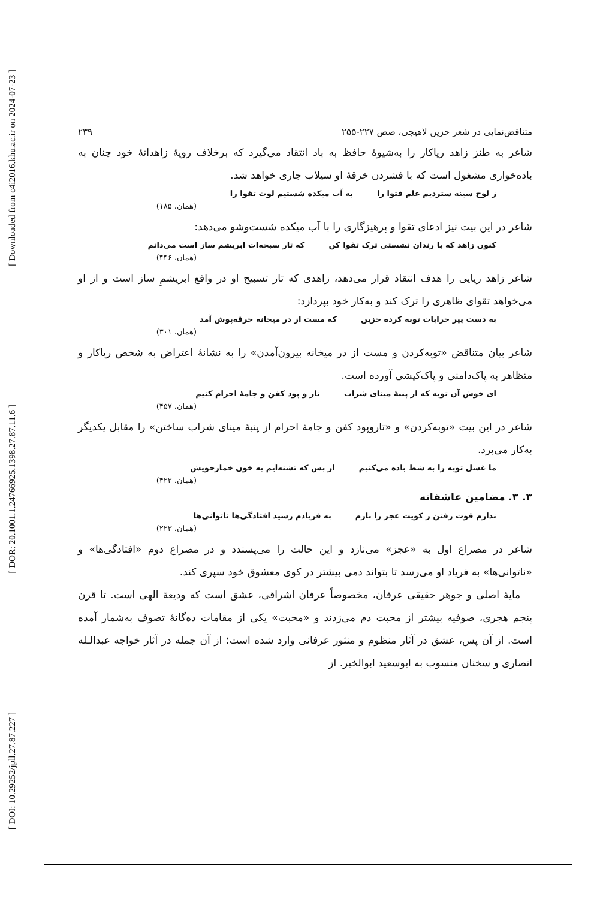[ Downloaded from c4i2016.khu.ac.ir on 2024-07-23 ]
[ DOR: 20.1001.1.24766925.1398.27.87.11.6 ]
[ DOI: 10.29252/jpll.27.87.227 ]
متناقض‌نمایی در شعر حزین لاهیجی، صص ۲۲۷-۲۵۵ ۲۳۹
شاعر به طنز زاهد ریاکار را به‌شیوهٔ حافظ به باد انتقاد می‌گیرد که برخلاف رویهٔ زاهدانهٔ خود چنان به باده‌خواری مشغول است که با فشردن خرقهٔ او سیلاب جاری خواهد شد.
ز لوح سینه ستردیم علم فتوا را به آب میکده شستیم لوث تقوا را
(همان، ۱۸۵)
شاعر در این بیت نیز ادعای تقوا و پرهیزگاری را با آب میکده شست‌وشو می‌دهد:
کنون زاهد که با رندان نشستی ترک تقوا کن که تار سبحه‌ات ابریشم ساز است می‌دانم
(همان، ۴۴۶)
شاعر زاهد ریایی را هدف انتقاد قرار می‌دهد، زاهدی که تار تسبیح او در واقع ابریشمِ ساز است و از او می‌خواهد تقوای ظاهری را ترک کند و به‌کار خود بپردازد:
به دست پیر خرابات توبه کرده حزین که مست از در میخانه خرقه‌پوش آمد
(همان، ۳۰۱)
شاعر بیان متناقض «توبه‌کردن و مست از در میخانه بیرون‌آمدن» را به نشانهٔ اعتراض به شخص ریاکار و متظاهر به پاک‌دامنی و پاک‌کیشی آورده است.
ای خوش آن توبه که از پنبهٔ مینای شراب تار و پود کفن و جامهٔ احرام کنیم
(همان، ۴۵۷)
شاعر در این بیت «توبه‌کردن» و «تاروپود کفن و جامهٔ احرام از پنبهٔ مینای شراب ساختن» را مقابل یکدیگر به‌کار می‌برد.
ما غسل توبه را به شط باده می‌کنیم از بس که تشنه‌ایم به خون خمارخویش
(همان، ۴۲۲)
۳. ۳. مضامین عاشقانه
ندارم قوت رفتن ز کویت عجز را نازم به فریادم رسید افتادگی‌ها ناتوانی‌ها
(همان، ۲۲۳)
شاعر در مصراع اول به «عجز» می‌نازد و این حالت را می‌پسندد و در مصراع دوم «افتادگی‌ها» و «ناتوانی‌ها» به فریاد او می‌رسد تا بتواند دمی بیشتر در کوی معشوق خود سپری کند.
مایهٔ اصلی و جوهر حقیقی عرفان، مخصوصاً عرفان اشراقی، عشق است که ودیعهٔ الهی است. تا قرن پنجم هجری، صوفیه بیشتر از محبت دم می‌زدند و «محبت» یکی از مقامات ده‌گانهٔ تصوف به‌شمار آمده است. از آن پس، عشق در آثار منظوم و منثور عرفانی وارد شده است؛ از آن جمله در آثار خواجه عبدالـله انصاری و سخنان منسوب به ابوسعید ابوالخیر. از